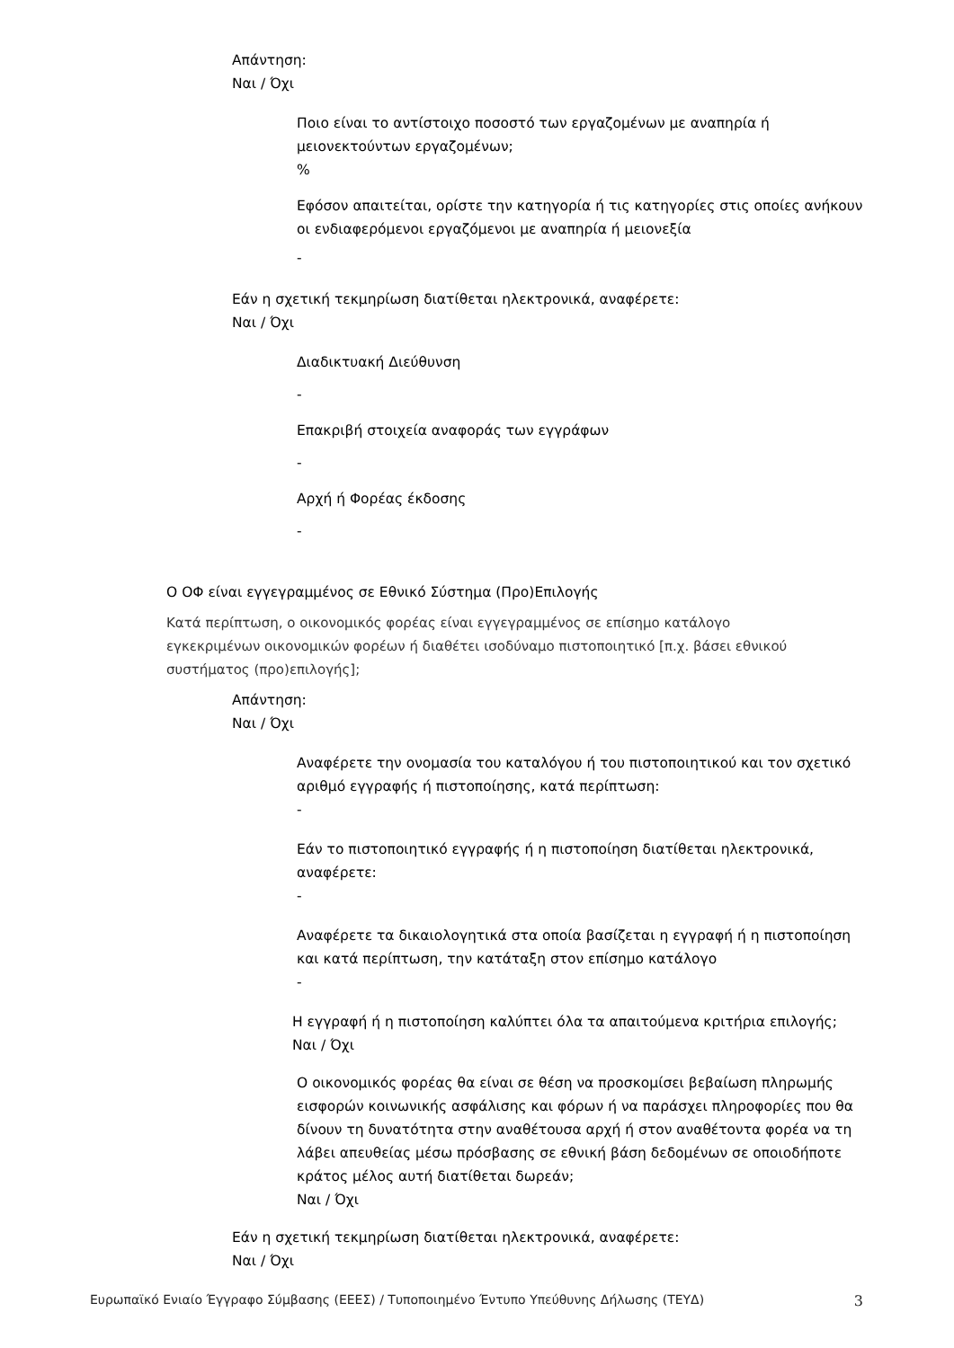Απάντηση:
Ναι / Όχι
Ποιο είναι το αντίστοιχο ποσοστό των εργαζομένων με αναπηρία ή μειονεκτούντων εργαζομένων;
%
Εφόσον απαιτείται, ορίστε την κατηγορία ή τις κατηγορίες στις οποίες ανήκουν οι ενδιαφερόμενοι εργαζόμενοι με αναπηρία ή μειονεξία
-
Εάν η σχετική τεκμηρίωση διατίθεται ηλεκτρονικά, αναφέρετε:
Ναι / Όχι
Διαδικτυακή Διεύθυνση
-
Επακριβή στοιχεία αναφοράς των εγγράφων
-
Αρχή ή Φορέας έκδοσης
-
Ο ΟΦ είναι εγγεγραμμένος σε Εθνικό Σύστημα (Προ)Επιλογής
Κατά περίπτωση, ο οικονομικός φορέας είναι εγγεγραμμένος σε επίσημο κατάλογο εγκεκριμένων οικονομικών φορέων ή διαθέτει ισοδύναμο πιστοποιητικό [π.χ. βάσει εθνικού συστήματος (προ)επιλογής];
Απάντηση:
Ναι / Όχι
Αναφέρετε την ονομασία του καταλόγου ή του πιστοποιητικού και τον σχετικό αριθμό εγγραφής ή πιστοποίησης, κατά περίπτωση:
-
Εάν το πιστοποιητικό εγγραφής ή η πιστοποίηση διατίθεται ηλεκτρονικά, αναφέρετε:
-
Αναφέρετε τα δικαιολογητικά στα οποία βασίζεται η εγγραφή ή η πιστοποίηση και κατά περίπτωση, την κατάταξη στον επίσημο κατάλογο
-
Η εγγραφή ή η πιστοποίηση καλύπτει όλα τα απαιτούμενα κριτήρια επιλογής;
Ναι / Όχι
Ο οικονομικός φορέας θα είναι σε θέση να προσκομίσει βεβαίωση πληρωμής εισφορών κοινωνικής ασφάλισης και φόρων ή να παράσχει πληροφορίες που θα δίνουν τη δυνατότητα στην αναθέτουσα αρχή ή στον αναθέτοντα φορέα να τη λάβει απευθείας μέσω πρόσβασης σε εθνική βάση δεδομένων σε οποιοδήποτε κράτος μέλος αυτή διατίθεται δωρεάν;
Ναι / Όχι
Εάν η σχετική τεκμηρίωση διατίθεται ηλεκτρονικά, αναφέρετε:
Ναι / Όχι
Ευρωπαϊκό Ενιαίο Έγγραφο Σύμβασης (ΕΕΕΣ) / Τυποποιημένο Έντυπο Υπεύθυνης Δήλωσης (ΤΕΥΔ) 3